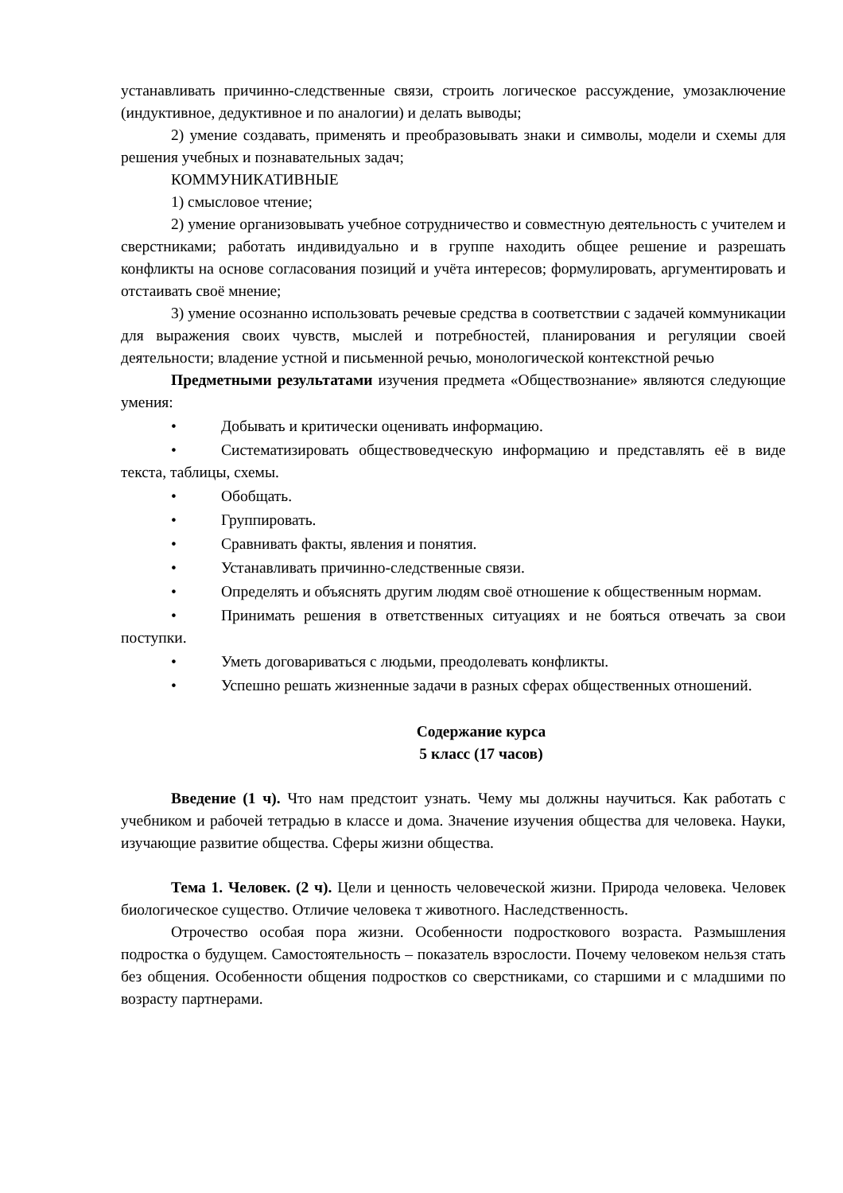устанавливать причинно-следственные связи, строить логическое рассуждение, умозаключение (индуктивное, дедуктивное и по аналогии) и делать выводы;
2) умение создавать, применять и преобразовывать знаки и символы, модели и схемы для решения учебных и познавательных задач;
КОММУНИКАТИВНЫЕ
1) смысловое чтение;
2) умение организовывать учебное сотрудничество и совместную деятельность с учителем и сверстниками; работать индивидуально и в группе находить общее решение и разрешать конфликты на основе согласования позиций и учёта интересов; формулировать, аргументировать и отстаивать своё мнение;
3) умение осознанно использовать речевые средства в соответствии с задачей коммуникации для выражения своих чувств, мыслей и потребностей, планирования и регуляции своей деятельности; владение устной и письменной речью, монологической контекстной речью
Предметными результатами изучения предмета «Обществознание» являются следующие умения:
• Добывать и критически оценивать информацию.
• Систематизировать обществоведческую информацию и представлять её в виде текста, таблицы, схемы.
• Обобщать.
• Группировать.
• Сравнивать факты, явления и понятия.
• Устанавливать причинно-следственные связи.
• Определять и объяснять другим людям своё отношение к общественным нормам.
• Принимать решения в ответственных ситуациях и не бояться отвечать за свои поступки.
• Уметь договариваться с людьми, преодолевать конфликты.
• Успешно решать жизненные задачи в разных сферах общественных отношений.
Содержание курса
5 класс (17 часов)
Введение (1 ч). Что нам предстоит узнать. Чему мы должны научиться. Как работать с учебником и рабочей тетрадью в классе и дома. Значение изучения общества для человека. Науки, изучающие развитие общества. Сферы жизни общества.
Тема 1. Человек. (2 ч). Цели и ценность человеческой жизни. Природа человека. Человек биологическое существо. Отличие человека т животного. Наследственность.
Отрочество особая пора жизни. Особенности подросткового возраста. Размышления подростка о будущем. Самостоятельность – показатель взрослости. Почему человеком нельзя стать без общения. Особенности общения подростков со сверстниками, со старшими и с младшими по возрасту партнерами.